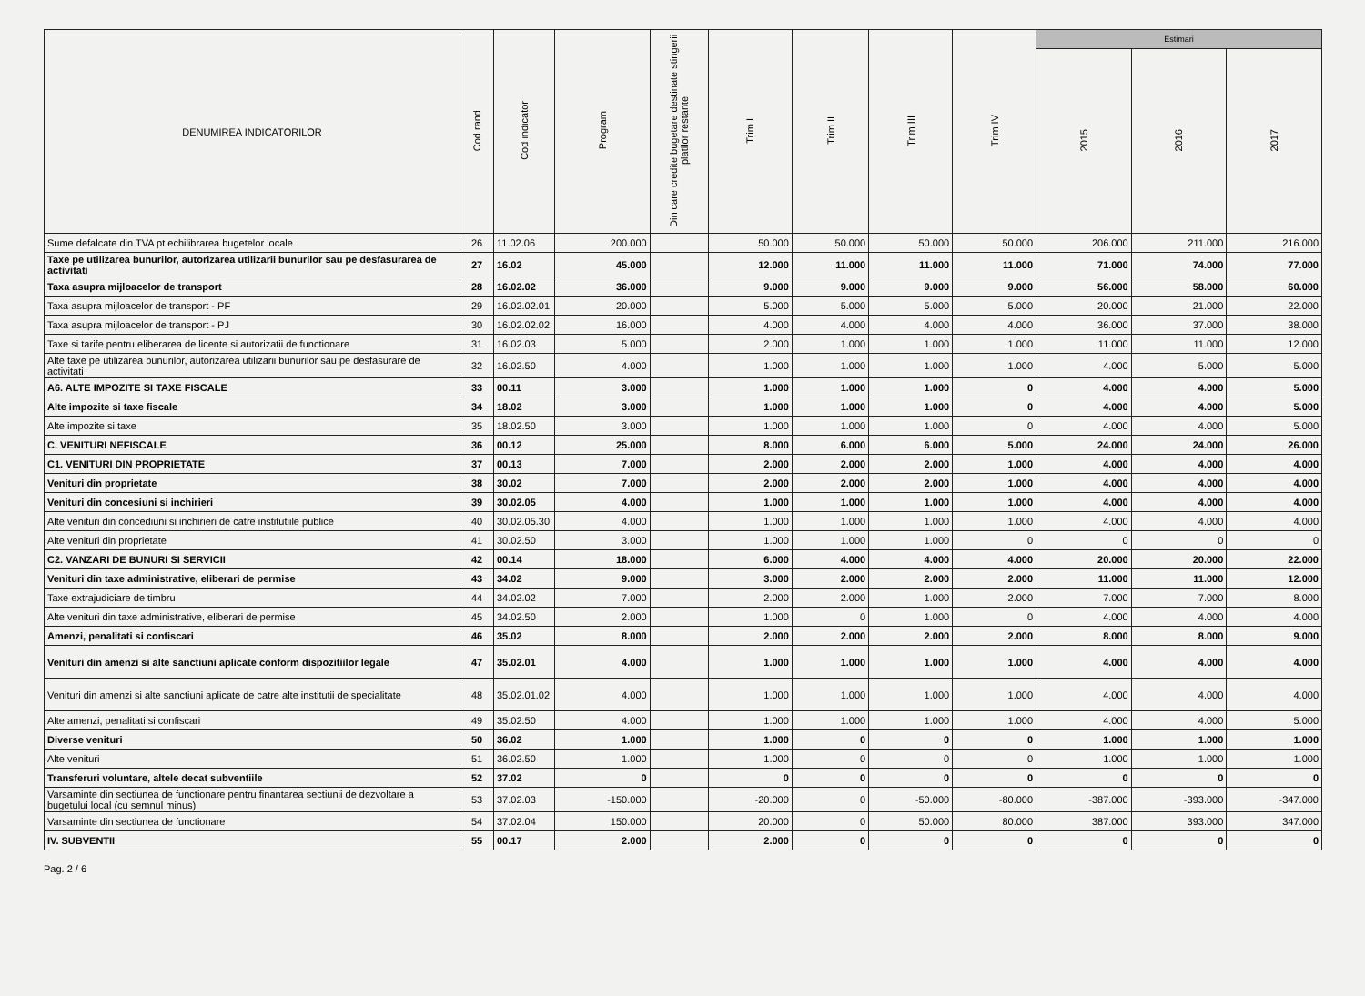| DENUMIREA INDICATORILOR | Cod rand | Cod indicator | Program | Din care credite bugetare destinate stingerii platilor restante | Trim I | Trim II | Trim III | Trim IV | Estimari | | |
| --- | --- | --- | --- | --- | --- | --- | --- | --- | --- | --- | --- |
| | | | | | | | | | 2015 | 2016 | 2017 |
| Sume defalcate din TVA pt echilibrarea bugetelor locale | 26 | 11.02.06 | 200.000 | | 50.000 | 50.000 | 50.000 | 50.000 | 206.000 | 211.000 | 216.000 |
| Taxe pe utilizarea bunurilor, autorizarea utilizarii bunurilor sau pe desfasurarea de activitati | 27 | 16.02 | 45.000 | | 12.000 | 11.000 | 11.000 | 11.000 | 71.000 | 74.000 | 77.000 |
| Taxa asupra mijloacelor de transport | 28 | 16.02.02 | 36.000 | | 9.000 | 9.000 | 9.000 | 9.000 | 56.000 | 58.000 | 60.000 |
| Taxa asupra mijloacelor de transport - PF | 29 | 16.02.02.01 | 20.000 | | 5.000 | 5.000 | 5.000 | 5.000 | 20.000 | 21.000 | 22.000 |
| Taxa asupra mijloacelor de transport - PJ | 30 | 16.02.02.02 | 16.000 | | 4.000 | 4.000 | 4.000 | 4.000 | 36.000 | 37.000 | 38.000 |
| Taxe si tarife pentru eliberarea de licente si autorizatii de functionare | 31 | 16.02.03 | 5.000 | | 2.000 | 1.000 | 1.000 | 1.000 | 11.000 | 11.000 | 12.000 |
| Alte taxe pe utilizarea bunurilor, autorizarea utilizarii bunurilor sau pe desfasurare de activitati | 32 | 16.02.50 | 4.000 | | 1.000 | 1.000 | 1.000 | 1.000 | 4.000 | 5.000 | 5.000 |
| A6. ALTE IMPOZITE SI TAXE FISCALE | 33 | 00.11 | 3.000 | | 1.000 | 1.000 | 1.000 | 0 | 4.000 | 4.000 | 5.000 |
| Alte impozite si taxe fiscale | 34 | 18.02 | 3.000 | | 1.000 | 1.000 | 1.000 | 0 | 4.000 | 4.000 | 5.000 |
| Alte impozite si taxe | 35 | 18.02.50 | 3.000 | | 1.000 | 1.000 | 1.000 | 0 | 4.000 | 4.000 | 5.000 |
| C. VENITURI NEFISCALE | 36 | 00.12 | 25.000 | | 8.000 | 6.000 | 6.000 | 5.000 | 24.000 | 24.000 | 26.000 |
| C1. VENITURI DIN PROPRIETATE | 37 | 00.13 | 7.000 | | 2.000 | 2.000 | 2.000 | 1.000 | 4.000 | 4.000 | 4.000 |
| Venituri din proprietate | 38 | 30.02 | 7.000 | | 2.000 | 2.000 | 2.000 | 1.000 | 4.000 | 4.000 | 4.000 |
| Venituri din concesiuni si inchirieri | 39 | 30.02.05 | 4.000 | | 1.000 | 1.000 | 1.000 | 1.000 | 4.000 | 4.000 | 4.000 |
| Alte venituri din concediuni si inchirieri de catre institutiile publice | 40 | 30.02.05.30 | 4.000 | | 1.000 | 1.000 | 1.000 | 1.000 | 4.000 | 4.000 | 4.000 |
| Alte venituri din proprietate | 41 | 30.02.50 | 3.000 | | 1.000 | 1.000 | 1.000 | 0 | 0 | 0 | 0 |
| C2. VANZARI DE BUNURI SI SERVICII | 42 | 00.14 | 18.000 | | 6.000 | 4.000 | 4.000 | 4.000 | 20.000 | 20.000 | 22.000 |
| Venituri din taxe administrative, eliberari de permise | 43 | 34.02 | 9.000 | | 3.000 | 2.000 | 2.000 | 2.000 | 11.000 | 11.000 | 12.000 |
| Taxe extrajudiciare de timbru | 44 | 34.02.02 | 7.000 | | 2.000 | 2.000 | 1.000 | 2.000 | 7.000 | 7.000 | 8.000 |
| Alte venituri din taxe administrative, eliberari de permise | 45 | 34.02.50 | 2.000 | | 1.000 | 0 | 1.000 | 0 | 4.000 | 4.000 | 4.000 |
| Amenzi, penalitati si confiscari | 46 | 35.02 | 8.000 | | 2.000 | 2.000 | 2.000 | 2.000 | 8.000 | 8.000 | 9.000 |
| Venituri din amenzi si alte sanctiuni aplicate conform dispozitiilor legale | 47 | 35.02.01 | 4.000 | | 1.000 | 1.000 | 1.000 | 1.000 | 4.000 | 4.000 | 4.000 |
| Venituri din amenzi si alte sanctiuni aplicate de catre alte institutii de specialitate | 48 | 35.02.01.02 | 4.000 | | 1.000 | 1.000 | 1.000 | 1.000 | 4.000 | 4.000 | 4.000 |
| Alte amenzi, penalitati si confiscari | 49 | 35.02.50 | 4.000 | | 1.000 | 1.000 | 1.000 | 1.000 | 4.000 | 4.000 | 5.000 |
| Diverse venituri | 50 | 36.02 | 1.000 | | 1.000 | 0 | 0 | 0 | 1.000 | 1.000 | 1.000 |
| Alte venituri | 51 | 36.02.50 | 1.000 | | 1.000 | 0 | 0 | 0 | 1.000 | 1.000 | 1.000 |
| Transferuri voluntare, altele decat subventiile | 52 | 37.02 | 0 | | 0 | 0 | 0 | 0 | 0 | 0 | 0 |
| Varsaminte din sectiunea de functionare pentru finantarea sectiunii de dezvoltare a bugetului local (cu semnul minus) | 53 | 37.02.03 | -150.000 | | -20.000 | 0 | -50.000 | -80.000 | -387.000 | -393.000 | -347.000 |
| Varsaminte din sectiunea de functionare | 54 | 37.02.04 | 150.000 | | 20.000 | 0 | 50.000 | 80.000 | 387.000 | 393.000 | 347.000 |
| IV. SUBVENTII | 55 | 00.17 | 2.000 | | 2.000 | 0 | 0 | 0 | 0 | 0 | 0 |
Pag. 2 / 6